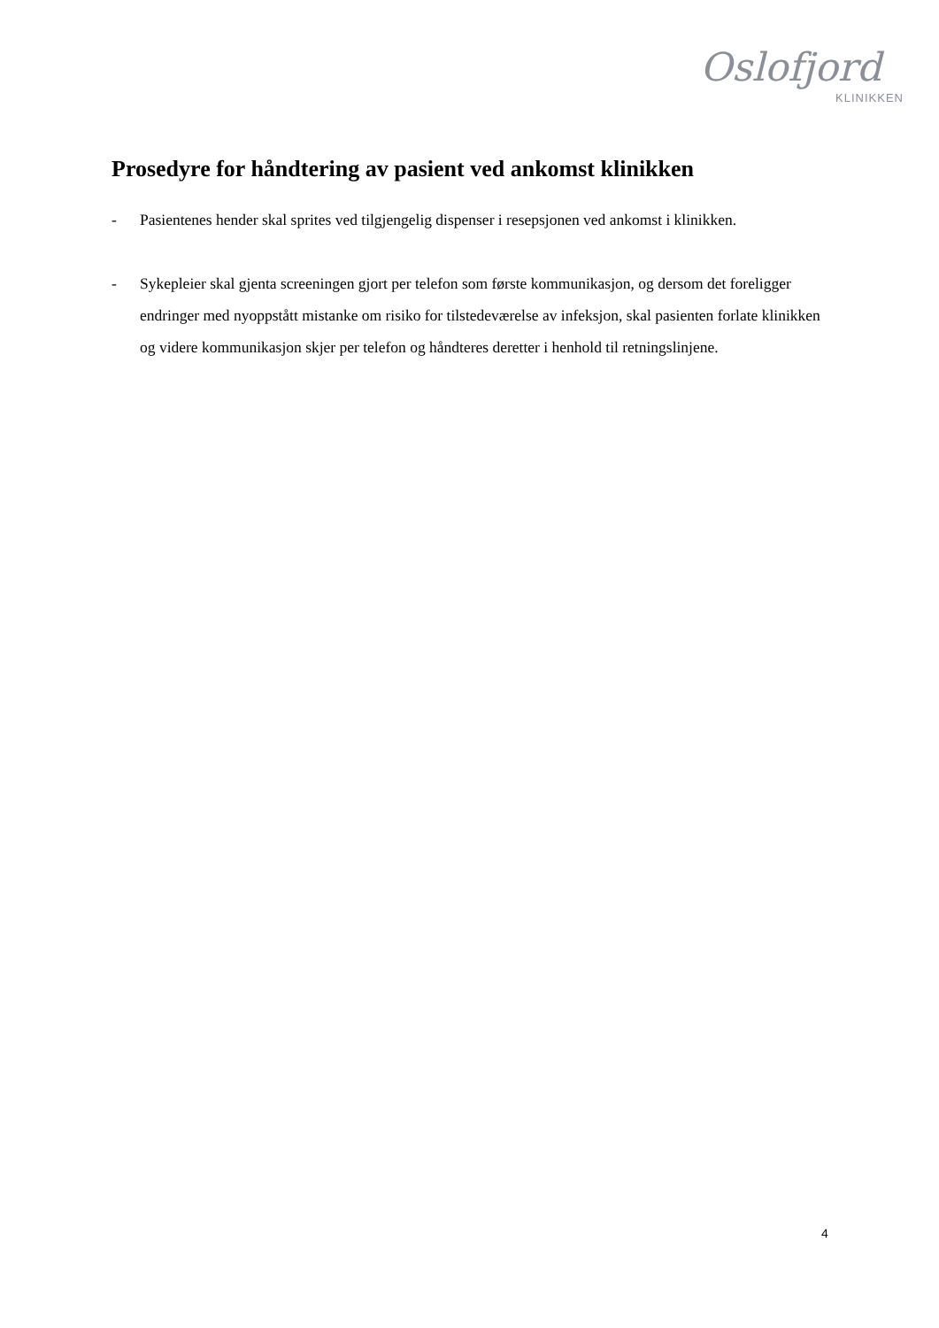Oslofjord
KLINIKKEN
Prosedyre for håndtering av pasient ved ankomst klinikken
- Pasientenes hender skal sprites ved tilgjengelig dispenser i resepsjonen ved ankomst i klinikken.
- Sykepleier skal gjenta screeningen gjort per telefon som første kommunikasjon, og dersom det foreligger endringer med nyoppstått mistanke om risiko for tilstedeværelse av infeksjon, skal pasienten forlate klinikken og videre kommunikasjon skjer per telefon og håndteres deretter i henhold til retningslinjene.
4